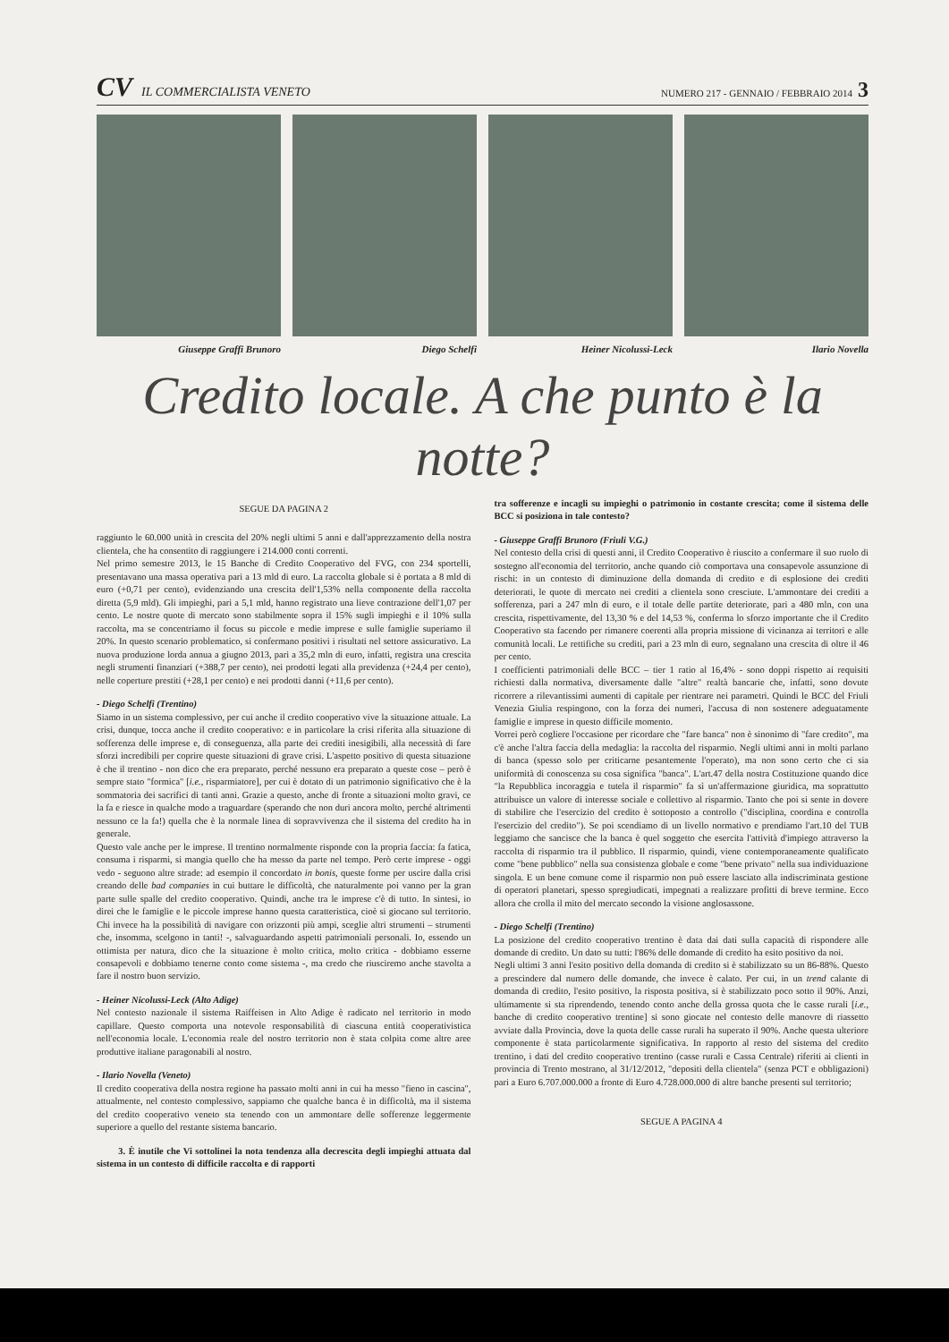CV IL COMMERCIALISTA VENETO
NUMERO 217 - GENNAIO / FEBBRAIO 2014 3
Giuseppe Graffi Brunoro Diego Schelfi Heiner Nicolussi-Leck Ilario Novella
Credito locale. A che punto è la notte?
SEGUE DA PAGINA 2
raggiunto le 60.000 unità in crescita del 20% negli ultimi 5 anni e dall'apprezzamento della nostra clientela, che ha consentito di raggiungere i 214.000 conti correnti.
Nel primo semestre 2013, le 15 Banche di Credito Cooperativo del FVG, con 234 sportelli, presentavano una massa operativa pari a 13 mld di euro. La raccolta globale si è portata a 8 mld di euro (+0,71 per cento), evidenziando una crescita dell'1,53% nella componente della raccolta diretta (5,9 mld). Gli impieghi, pari a 5,1 mld, hanno registrato una lieve contrazione dell'1,07 per cento. Le nostre quote di mercato sono stabilmente sopra il 15% sugli impieghi e il 10% sulla raccolta, ma se concentriamo il focus su piccole e medie imprese e sulle famiglie superiamo il 20%. In questo scenario problematico, si confermano positivi i risultati nel settore assicurativo. La nuova produzione lorda annua a giugno 2013, pari a 35,2 mln di euro, infatti, registra una crescita negli strumenti finanziari (+388,7 per cento), nei prodotti legati alla previdenza (+24,4 per cento), nelle coperture prestiti (+28,1 per cento) e nei prodotti danni (+11,6 per cento).
- Diego Schelfi (Trentino)
Siamo in un sistema complessivo, per cui anche il credito cooperativo vive la situazione attuale. La crisi, dunque, tocca anche il credito cooperativo: e in particolare la crisi riferita alla situazione di sofferenza delle imprese e, di conseguenza, alla parte dei crediti inesigibili, alla necessità di fare sforzi incredibili per coprire queste situazioni di grave crisi. L'aspetto positivo di questa situazione è che il trentino - non dico che era preparato, perché nessuno era preparato a queste cose – però è sempre stato "formica" [i.e., risparmiatore], per cui è dotato di un patrimonio significativo che è la sommatoria dei sacrifici di tanti anni. Grazie a questo, anche di fronte a situazioni molto gravi, ce la fa e riesce in qualche modo a traguardare (sperando che non duri ancora molto, perché altrimenti nessuno ce la fa!) quella che è la normale linea di sopravvivenza che il sistema del credito ha in generale.
Questo vale anche per le imprese. Il trentino normalmente risponde con la propria faccia: fa fatica, consuma i risparmi, si mangia quello che ha messo da parte nel tempo. Però certe imprese - oggi vedo - seguono altre strade: ad esempio il concordato in bonis, queste forme per uscire dalla crisi creando delle bad companies in cui buttare le difficoltà, che naturalmente poi vanno per la gran parte sulle spalle del credito cooperativo. Quindi, anche tra le imprese c'è di tutto. In sintesi, io direi che le famiglie e le piccole imprese hanno questa caratteristica, cioè si giocano sul territorio. Chi invece ha la possibilità di navigare con orizzonti più ampi, sceglie altri strumenti – strumenti che, insomma, scelgono in tanti! -, salvaguardando aspetti patrimoniali personali. Io, essendo un ottimista per natura, dico che la situazione è molto critica, molto critica - dobbiamo esserne consapevoli e dobbiamo tenerne conto come sistema -, ma credo che riusciremo anche stavolta a fare il nostro buon servizio.
- Heiner Nicolussi-Leck (Alto Adige)
Nel contesto nazionale il sistema Raiffeisen in Alto Adige è radicato nel territorio in modo capillare. Questo comporta una notevole responsabilità di ciascuna entità cooperativistica nell'economia locale. L'economia reale del nostro territorio non è stata colpita come altre aree produttive italiane paragonabili al nostro.
- Ilario Novella (Veneto)
Il credito cooperativa della nostra regione ha passato molti anni in cui ha messo "fieno in cascina", attualmente, nel contesto complessivo, sappiamo che qualche banca è in difficoltà, ma il sistema del credito cooperativo veneto sta tenendo con un ammontare delle sofferenze leggermente superiore a quello del restante sistema bancario.
3. È inutile che Vi sottolinei la nota tendenza alla decrescita degli impieghi attuata dal sistema in un contesto di difficile raccolta e di rapporti
tra sofferenze e incagli su impieghi o patrimonio in costante crescita; come il sistema delle BCC si posiziona in tale contesto?
- Giuseppe Graffi Brunoro (Friuli V.G.)
Nel contesto della crisi di questi anni, il Credito Cooperativo è riuscito a confermare il suo ruolo di sostegno all'economia del territorio, anche quando ciò comportava una consapevole assunzione di rischi: in un contesto di diminuzione della domanda di credito e di esplosione dei crediti deteriorati, le quote di mercato nei crediti a clientela sono cresciute. L'ammontare dei crediti a sofferenza, pari a 247 mln di euro, e il totale delle partite deteriorate, pari a 480 mln, con una crescita, rispettivamente, del 13,30 % e del 14,53 %, conferma lo sforzo importante che il Credito Cooperativo sta facendo per rimanere coerenti alla propria missione di vicinanza ai territori e alle comunità locali. Le rettifiche su crediti, pari a 23 mln di euro, segnalano una crescita di oltre il 46 per cento.
I coefficienti patrimoniali delle BCC – tier 1 ratio al 16,4% - sono doppi rispetto ai requisiti richiesti dalla normativa, diversamente dalle "altre" realtà bancarie che, infatti, sono dovute ricorrere a rilevantissimi aumenti di capitale per rientrare nei parametri. Quindi le BCC del Friuli Venezia Giulia respingono, con la forza dei numeri, l'accusa di non sostenere adeguatamente famiglie e imprese in questo difficile momento.
Vorrei però cogliere l'occasione per ricordare che "fare banca" non è sinonimo di "fare credito", ma c'è anche l'altra faccia della medaglia: la raccolta del risparmio. Negli ultimi anni in molti parlano di banca (spesso solo per criticarne pesantemente l'operato), ma non sono certo che ci sia uniformità di conoscenza su cosa significa "banca". L'art.47 della nostra Costituzione quando dice "la Repubblica incoraggia e tutela il risparmio" fa sì un'affermazione giuridica, ma soprattutto attribuisce un valore di interesse sociale e collettivo al risparmio. Tanto che poi si sente in dovere di stabilire che l'esercizio del credito è sottoposto a controllo ("disciplina, coordina e controlla l'esercizio del credito"). Se poi scendiamo di un livello normativo e prendiamo l'art.10 del TUB leggiamo che sancisce che la banca è quel soggetto che esercita l'attività d'impiego attraverso la raccolta di risparmio tra il pubblico. Il risparmio, quindi, viene contemporaneamente qualificato come "bene pubblico" nella sua consistenza globale e come "bene privato" nella sua individuazione singola. E un bene comune come il risparmio non può essere lasciato alla indiscriminata gestione di operatori planetari, spesso spregiudicati, impegnati a realizzare profitti di breve termine. Ecco allora che crolla il mito del mercato secondo la visione anglosassone.
- Diego Schelfi (Trentino)
La posizione del credito cooperativo trentino è data dai dati sulla capacità di rispondere alle domande di credito. Un dato su tutti: l'86% delle domande di credito ha esito positivo da noi.
Negli ultimi 3 anni l'esito positivo della domanda di credito si è stabilizzato su un 86-88%. Questo a prescindere dal numero delle domande, che invece è calato. Per cui, in un trend calante di domanda di credito, l'esito positivo, la risposta positiva, si è stabilizzato poco sotto il 90%. Anzi, ultimamente si sta riprendendo, tenendo conto anche della grossa quota che le casse rurali [i.e., banche di credito cooperativo trentine] si sono giocate nel contesto delle manovre di riassetto avviate dalla Provincia, dove la quota delle casse rurali ha superato il 90%. Anche questa ulteriore componente è stata particolarmente significativa. In rapporto al resto del sistema del credito trentino, i dati del credito cooperativo trentino (casse rurali e Cassa Centrale) riferiti ai clienti in provincia di Trento mostrano, al 31/12/2012, "depositi della clientela" (senza PCT e obbligazioni) pari a Euro 6.707.000.000 a fronte di Euro 4.728.000.000 di altre banche presenti sul territorio;
SEGUE A PAGINA 4